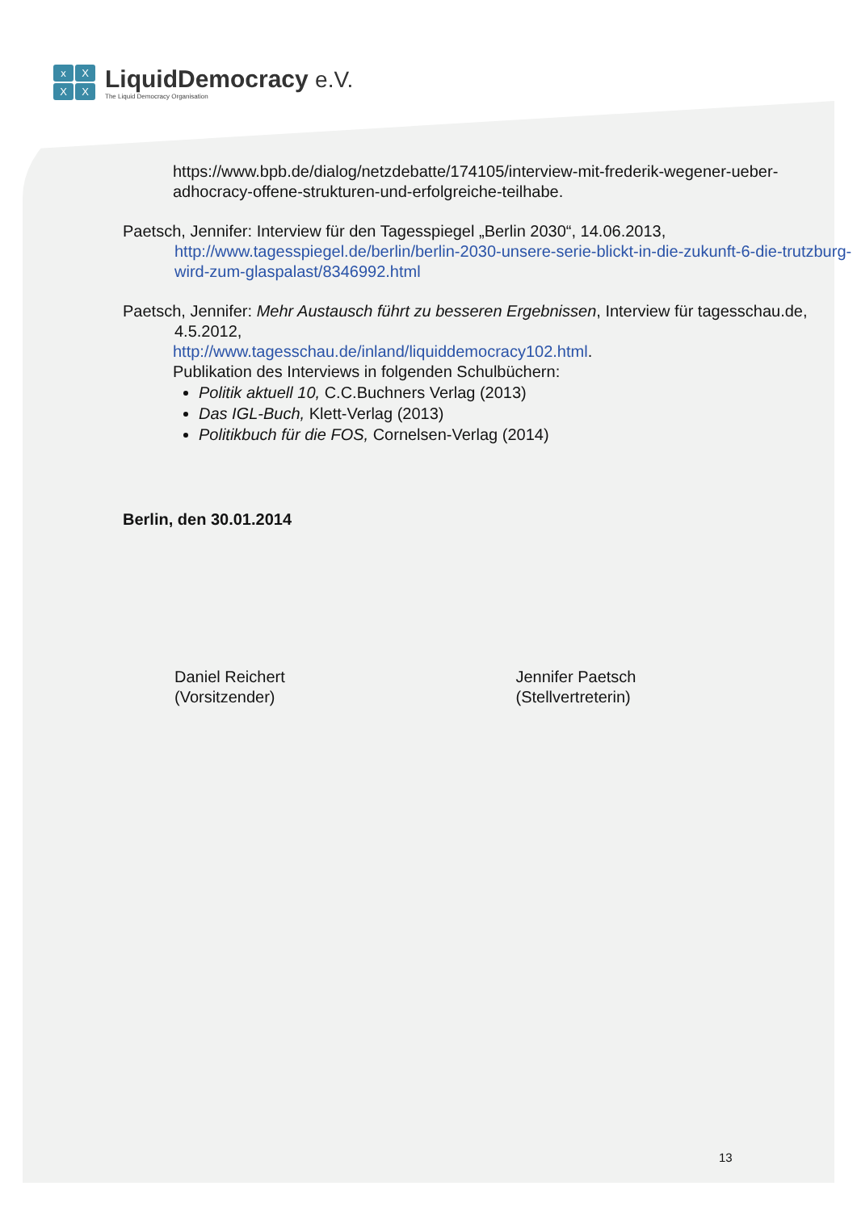xXXX
LiquidDemocracy e.V.
The Liquid Democracy Organisation
https://www.bpb.de/dialog/netzdebatte/174105/interview-mit-frederik-wegener-ueber-adhocracy-offene-strukturen-und-erfolgreiche-teilhabe.
Paetsch, Jennifer: Interview für den Tagesspiegel „Berlin 2030“, 14.06.2013, http://www.tagesspiegel.de/berlin/berlin-2030-unsere-serie-blickt-in-die-zukunft-6-die-trutzburg-wird-zum-glaspalast/8346992.html
Paetsch, Jennifer: Mehr Austausch führt zu besseren Ergebnissen, Interview für tagesschau.de, 4.5.2012,
http://www.tagesschau.de/inland/liquiddemocracy102.html.
Publikation des Interviews in folgenden Schulbüchern:
Politik aktuell 10, C.C.Buchners Verlag (2013)
Das IGL-Buch, Klett-Verlag (2013)
Politikbuch für die FOS, Cornelsen-Verlag (2014)
Berlin, den 30.01.2014
Daniel Reichert
(Vorsitzender)
Jennifer Paetsch
(Stellvertreterin)
13